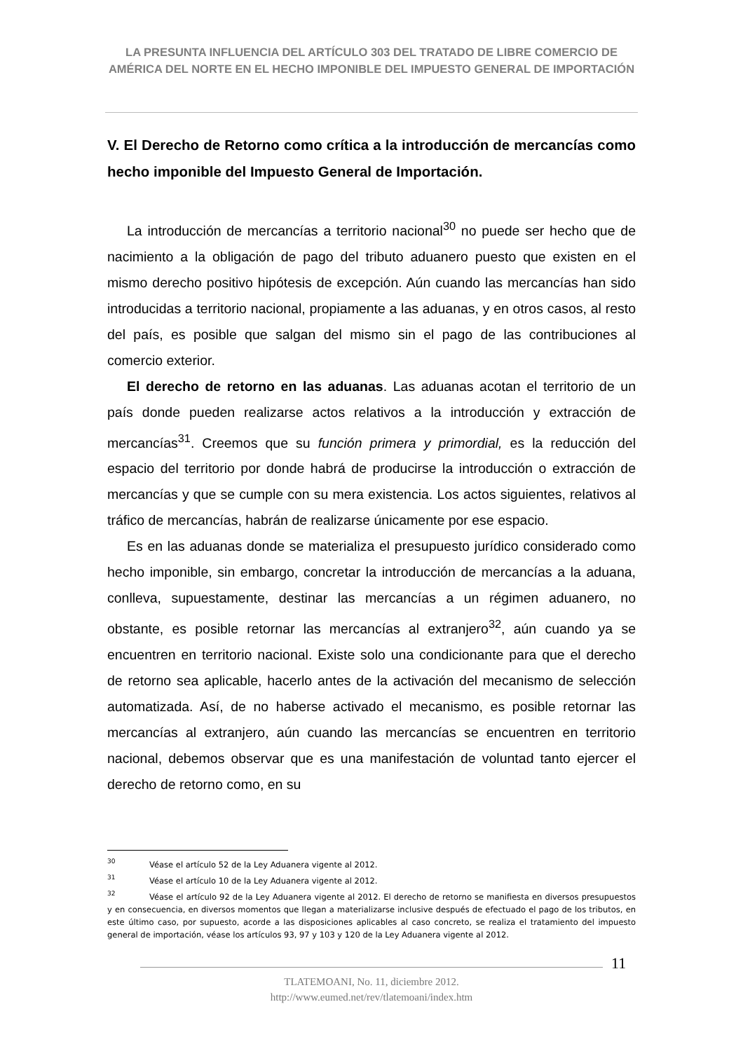LA PRESUNTA INFLUENCIA DEL ARTÍCULO 303 DEL TRATADO DE LIBRE COMERCIO DE AMÉRICA DEL NORTE EN EL HECHO IMPONIBLE DEL IMPUESTO GENERAL DE IMPORTACIÓN
V. El Derecho de Retorno como crítica a la introducción de mercancías como hecho imponible del Impuesto General de Importación.
La introducción de mercancías a territorio nacional<sup>30</sup> no puede ser hecho que de nacimiento a la obligación de pago del tributo aduanero puesto que existen en el mismo derecho positivo hipótesis de excepción. Aún cuando las mercancías han sido introducidas a territorio nacional, propiamente a las aduanas, y en otros casos, al resto del país, es posible que salgan del mismo sin el pago de las contribuciones al comercio exterior.
El derecho de retorno en las aduanas. Las aduanas acotan el territorio de un país donde pueden realizarse actos relativos a la introducción y extracción de mercancías<sup>31</sup>. Creemos que su función primera y primordial, es la reducción del espacio del territorio por donde habrá de producirse la introducción o extracción de mercancías y que se cumple con su mera existencia. Los actos siguientes, relativos al tráfico de mercancías, habrán de realizarse únicamente por ese espacio.
Es en las aduanas donde se materializa el presupuesto jurídico considerado como hecho imponible, sin embargo, concretar la introducción de mercancías a la aduana, conlleva, supuestamente, destinar las mercancías a un régimen aduanero, no obstante, es posible retornar las mercancías al extranjero<sup>32</sup>, aún cuando ya se encuentren en territorio nacional. Existe solo una condicionante para que el derecho de retorno sea aplicable, hacerlo antes de la activación del mecanismo de selección automatizada. Así, de no haberse activado el mecanismo, es posible retornar las mercancías al extranjero, aún cuando las mercancías se encuentren en territorio nacional, debemos observar que es una manifestación de voluntad tanto ejercer el derecho de retorno como, en su
<sup>30</sup>Véase el artículo 52 de la Ley Aduanera vigente al 2012.
<sup>31</sup>Véase el artículo 10 de la Ley Aduanera vigente al 2012.
<sup>32</sup>Véase el artículo 92 de la Ley Aduanera vigente al 2012. El derecho de retorno se manifiesta en diversos presupuestos y en consecuencia, en diversos momentos que llegan a materializarse inclusive después de efectuado el pago de los tributos, en este último caso, por supuesto, acorde a las disposiciones aplicables al caso concreto, se realiza el tratamiento del impuesto general de importación, véase los artículos 93, 97 y 103 y 120 de la Ley Aduanera vigente al 2012.
11
TLATEMOANI, No. 11, diciembre 2012.
http://www.eumed.net/rev/tlatemoani/index.htm